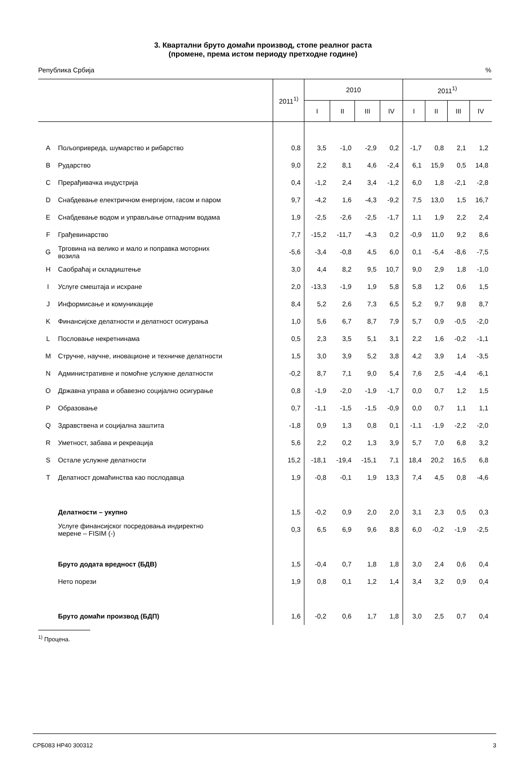3. Квартални бруто домаћи производ, стопе реалног раста
(промене, према истом периоду претходне године)
Република Србија%
| | | 2011<sup>1)</sup> | 2010 | | | | 2011<sup>1)</sup> | | | |
| --- | --- | --- | --- | --- | --- | --- | --- | --- | --- | --- |
| | | | I | II | III | IV | I | II | III | IV |
| A | Пољопривреда, шумарство и рибарство | 0,8 | 3,5 | -1,0 | -2,9 | 0,2 | -1,7 | 0,8 | 2,1 | 1,2 |
| B | Рударство | 9,0 | 2,2 | 8,1 | 4,6 | -2,4 | 6,1 | 15,9 | 0,5 | 14,8 |
| C | Прерађивачка индустрија | 0,4 | -1,2 | 2,4 | 3,4 | -1,2 | 6,0 | 1,8 | -2,1 | -2,8 |
| D | Снабдевање електричном енергијом, гасом и паром | 9,7 | -4,2 | 1,6 | -4,3 | -9,2 | 7,5 | 13,0 | 1,5 | 16,7 |
| E | Снабдевање водом и управљање отпадним водама | 1,9 | -2,5 | -2,6 | -2,5 | -1,7 | 1,1 | 1,9 | 2,2 | 2,4 |
| F | Грађевинарство | 7,7 | -15,2 | -11,7 | -4,3 | 0,2 | -0,9 | 11,0 | 9,2 | 8,6 |
| G | Трговина на велико и мало и поправка моторних возила | -5,6 | -3,4 | -0,8 | 4,5 | 6,0 | 0,1 | -5,4 | -8,6 | -7,5 |
| H | Саобраћај и складиштење | 3,0 | 4,4 | 8,2 | 9,5 | 10,7 | 9,0 | 2,9 | 1,8 | -1,0 |
| I | Услуге смештаја и исхране | 2,0 | -13,3 | -1,9 | 1,9 | 5,8 | 5,8 | 1,2 | 0,6 | 1,5 |
| J | Информисање и комуникације | 8,4 | 5,2 | 2,6 | 7,3 | 6,5 | 5,2 | 9,7 | 9,8 | 8,7 |
| K | Финансијске делатности и делатност осигурања | 1,0 | 5,6 | 6,7 | 8,7 | 7,9 | 5,7 | 0,9 | -0,5 | -2,0 |
| L | Пословање некретнинама | 0,5 | 2,3 | 3,5 | 5,1 | 3,1 | 2,2 | 1,6 | -0,2 | -1,1 |
| M | Стручне, научне, иновационе и техничке делатности | 1,5 | 3,0 | 3,9 | 5,2 | 3,8 | 4,2 | 3,9 | 1,4 | -3,5 |
| N | Административне и помоћне услужне делатности | -0,2 | 8,7 | 7,1 | 9,0 | 5,4 | 7,6 | 2,5 | -4,4 | -6,1 |
| O | Државна управа и обавезно социјално осигурање | 0,8 | -1,9 | -2,0 | -1,9 | -1,7 | 0,0 | 0,7 | 1,2 | 1,5 |
| P | Образовање | 0,7 | -1,1 | -1,5 | -1,5 | -0,9 | 0,0 | 0,7 | 1,1 | 1,1 |
| Q | Здравствена и социјална заштита | -1,8 | 0,9 | 1,3 | 0,8 | 0,1 | -1,1 | -1,9 | -2,2 | -2,0 |
| R | Уметност, забава и рекреација | 5,6 | 2,2 | 0,2 | 1,3 | 3,9 | 5,7 | 7,0 | 6,8 | 3,2 |
| S | Остале услужне делатности | 15,2 | -18,1 | -19,4 | -15,1 | 7,1 | 18,4 | 20,2 | 16,5 | 6,8 |
| T | Делатност домаћинства као послодавца | 1,9 | -0,8 | -0,1 | 1,9 | 13,3 | 7,4 | 4,5 | 0,8 | -4,6 |
| | Делатности – укупно | 1,5 | -0,2 | 0,9 | 2,0 | 2,0 | 3,1 | 2,3 | 0,5 | 0,3 |
| | Услуге финансијског посредовања индиректно мерене – FISIM (-) | 0,3 | 6,5 | 6,9 | 9,6 | 8,8 | 6,0 | -0,2 | -1,9 | -2,5 |
| | Бруто додата вредност (БДВ) | 1,5 | -0,4 | 0,7 | 1,8 | 1,8 | 3,0 | 2,4 | 0,6 | 0,4 |
| | Нето порези | 1,9 | 0,8 | 0,1 | 1,2 | 1,4 | 3,4 | 3,2 | 0,9 | 0,4 |
| | Бруто домаћи производ (БДП) | 1,6 | -0,2 | 0,6 | 1,7 | 1,8 | 3,0 | 2,5 | 0,7 | 0,4 |
<sup>1)</sup> Процена.
СРБ083 НР40 300312 3